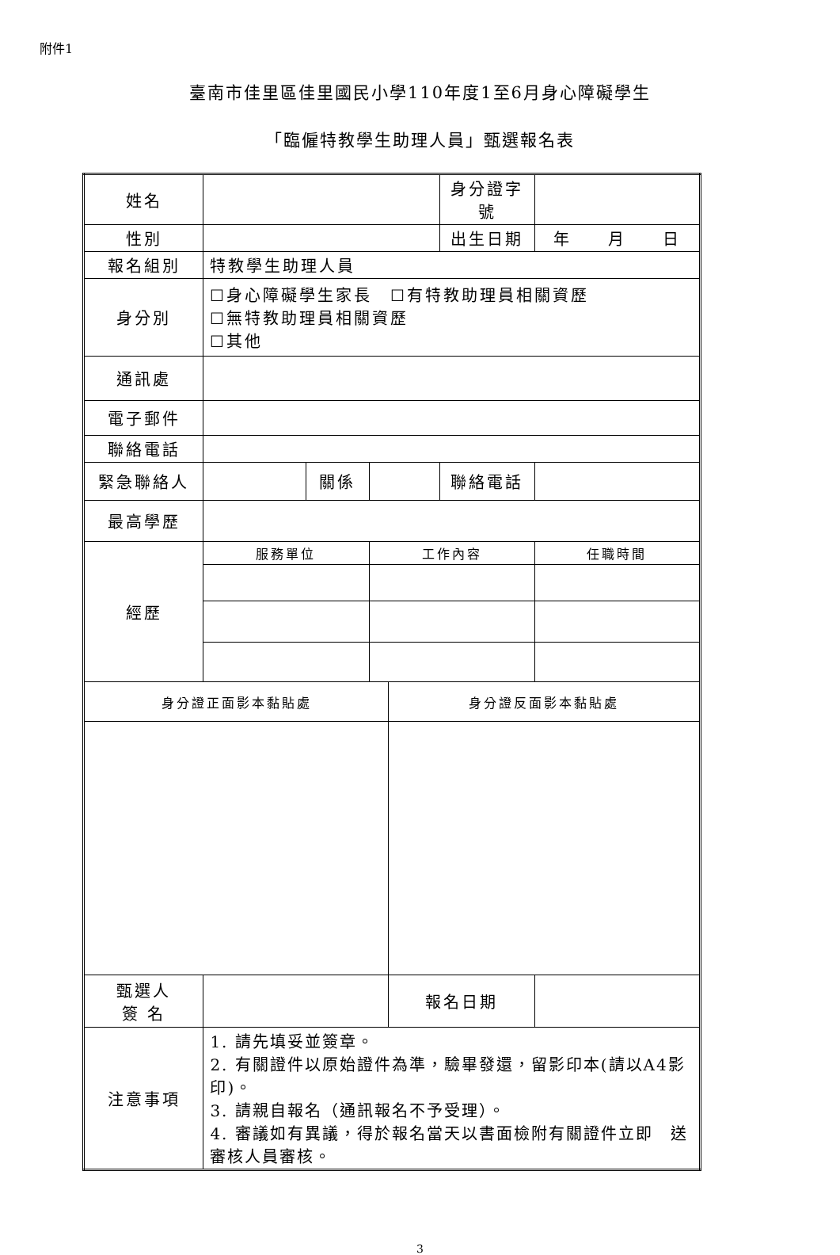附件1
臺南市佳里區佳里國民小學110年度1至6月身心障礙學生
「臨僱特教學生助理人員」甄選報名表
| 姓名 | | | | | 身分證字號 | |
| 性別 | | | | | 出生日期 | 年 月 日 |
| 報名組別 | 特教學生助理人員 | | | | | |
| 身分別 | ☐身心障礙學生家長 ☐有特教助理員相關資歷 ☐無特教助理員相關資歷 ☐其他 | | | | | |
| 通訊處 | | | | | | |
| 電子郵件 | | | | | | |
| 聯絡電話 | | | | | | |
| 緊急聯絡人 | | 關係 | | | 聯絡電話 | |
| 最高學歷 | | | | | | |
| 經歷 | 服務單位 | | 工作內容 | | | 任職時間 |
| 身分證正面影本黏貼處 | | | | 身分證反面影本黏貼處 | | |
| 甄選人 簽 名 | | | | 報名日期 | | |
| 注意事項 | 1. 請先填妥並簽章。 2. 有關證件以原始證件為準，驗畢發還，留影印本(請以A4影印)。 3. 請親自報名（通訊報名不予受理）。 4. 審議如有異議，得於報名當天以書面檢附有關證件立即 送審核人員審核。 | | | | | |
3